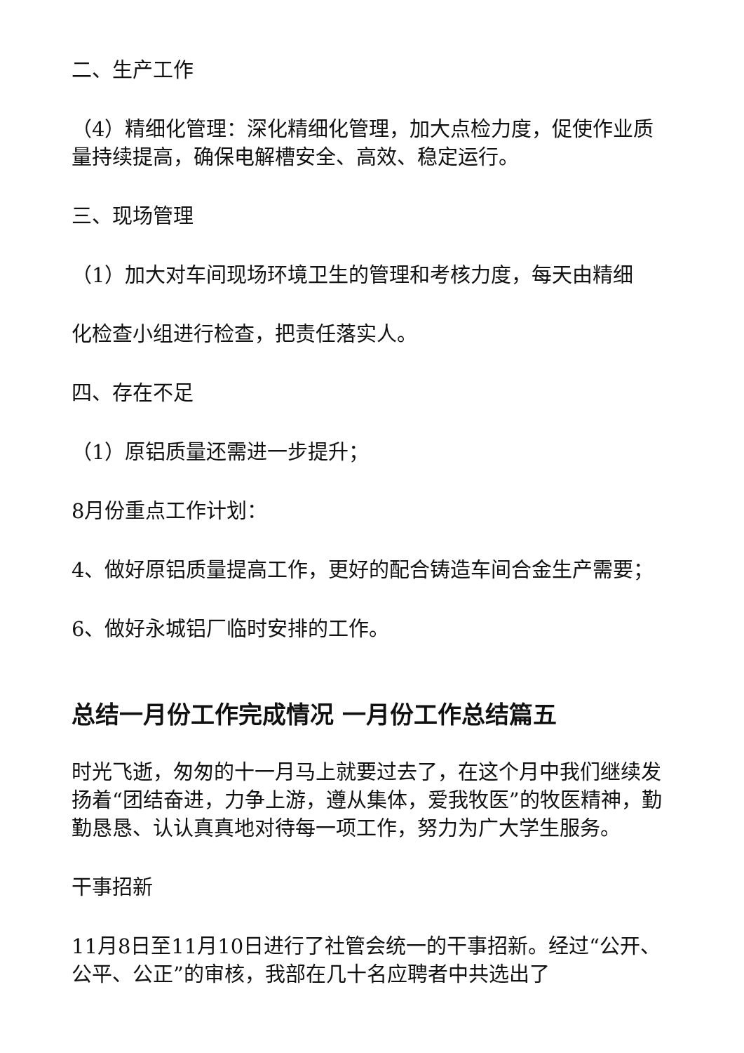二、生产工作
（4）精细化管理：深化精细化管理，加大点检力度，促使作业质量持续提高，确保电解槽安全、高效、稳定运行。
三、现场管理
（1）加大对车间现场环境卫生的管理和考核力度，每天由精细
化检查小组进行检查，把责任落实人。
四、存在不足
（1）原铝质量还需进一步提升；
8月份重点工作计划：
4、做好原铝质量提高工作，更好的配合铸造车间合金生产需要；
6、做好永城铝厂临时安排的工作。
总结一月份工作完成情况 一月份工作总结篇五
时光飞逝，匆匆的十一月马上就要过去了，在这个月中我们继续发扬着“团结奋进，力争上游，遵从集体，爱我牧医”的牧医精神，勤勤恳恳、认认真真地对待每一项工作，努力为广大学生服务。
干事招新
11月8日至11月10日进行了社管会统一的干事招新。经过“公开、公平、公正”的审核，我部在几十名应聘者中共选出了